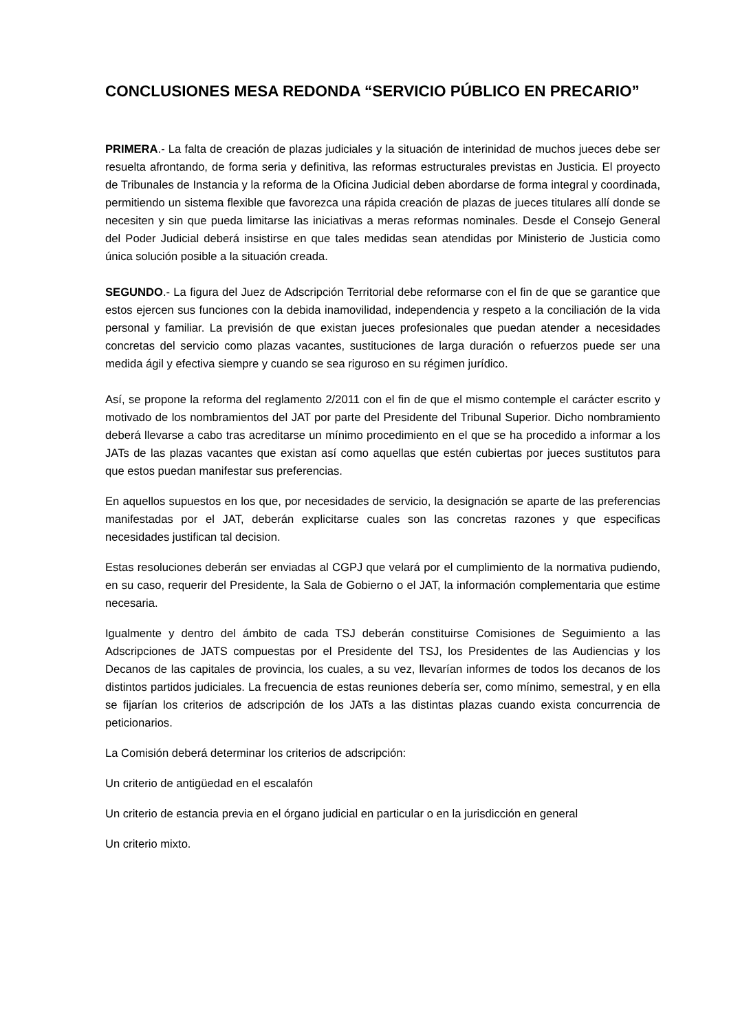CONCLUSIONES MESA REDONDA “SERVICIO PÚBLICO EN PRECARIO”
PRIMERA.- La falta de creación de plazas judiciales y la situación de interinidad de muchos jueces debe ser resuelta afrontando, de forma seria y definitiva, las reformas estructurales previstas en Justicia. El proyecto de Tribunales de Instancia y la reforma de la Oficina Judicial deben abordarse de forma integral y coordinada, permitiendo un sistema flexible que favorezca una rápida creación de plazas de jueces titulares allí donde se necesiten y sin que pueda limitarse las iniciativas a meras reformas nominales. Desde el Consejo General del Poder Judicial deberá insistirse en que tales medidas sean atendidas por Ministerio de Justicia como única solución posible a la situación creada.
SEGUNDO.- La figura del Juez de Adscripción Territorial debe reformarse con el fin de que se garantice que estos ejercen sus funciones con la debida inamovilidad, independencia y respeto a la conciliación de la vida personal y familiar. La previsión de que existan jueces profesionales que puedan atender a necesidades concretas del servicio como plazas vacantes, sustituciones de larga duración o refuerzos puede ser una medida ágil y efectiva siempre y cuando se sea riguroso en su régimen jurídico.
Así, se propone la reforma del reglamento 2/2011 con el fin de que el mismo contemple el carácter escrito y motivado de los nombramientos del JAT por parte del Presidente del Tribunal Superior. Dicho nombramiento deberá llevarse a cabo tras acreditarse un mínimo procedimiento en el que se ha procedido a informar a los JATs de las plazas vacantes que existan así como aquellas que estén cubiertas por jueces sustitutos para que estos puedan manifestar sus preferencias.
En aquellos supuestos en los que, por necesidades de servicio, la designación se aparte de las preferencias manifestadas por el JAT, deberán explicitarse cuales son las concretas razones y que especificas necesidades justifican tal decision.
Estas resoluciones deberán ser enviadas al CGPJ que velará por el cumplimiento de la normativa pudiendo, en su caso, requerir del Presidente, la Sala de Gobierno o el JAT, la información complementaria que estime necesaria.
Igualmente y dentro del ámbito de cada TSJ deberán constituirse Comisiones de Seguimiento a las Adscripciones de JATS compuestas por el Presidente del TSJ, los Presidentes de las Audiencias y los Decanos de las capitales de provincia, los cuales, a su vez, llevarían informes de todos los decanos de los distintos partidos judiciales. La frecuencia de estas reuniones debería ser, como mínimo, semestral, y en ella se fijarían los criterios de adscripción de los JATs a las distintas plazas cuando exista concurrencia de peticionarios.
La Comisión deberá determinar los criterios de adscripción:
Un criterio de antigüedad en el escalafón
Un criterio de estancia previa en el órgano judicial en particular o en la jurisdicción en general
Un criterio mixto.